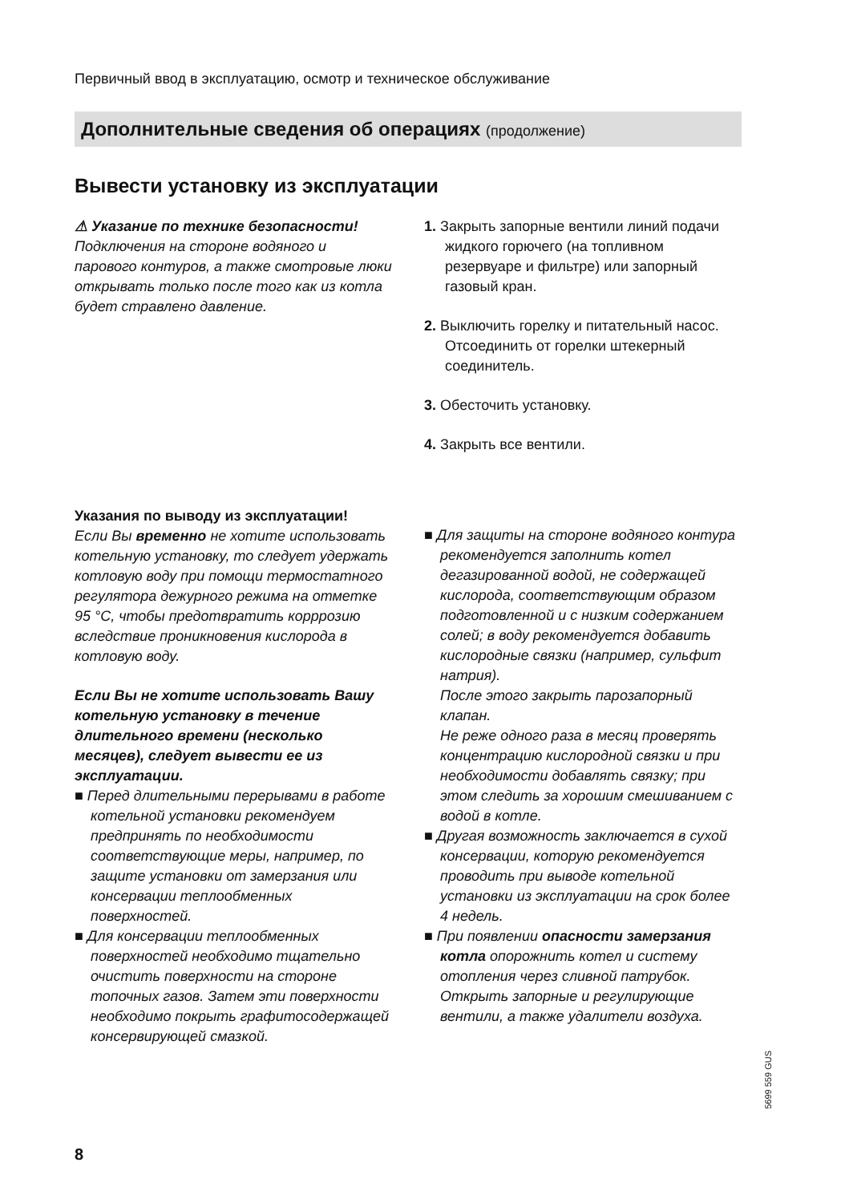Первичный ввод в эксплуатацию, осмотр и техническое обслуживание
Дополнительные сведения об операциях (продолжение)
Вывести установку из эксплуатации
⚠ Указание по технике безопасности!
Подключения на стороне водяного и парового контуров, а также смотровые люки открывать только после того как из котла будет стравлено давление.
1. Закрыть запорные вентили линий подачи жидкого горючего (на топливном резервуаре и фильтре) или запорный газовый кран.
2. Выключить горелку и питательный насос. Отсоединить от горелки штекерный соединитель.
3. Обесточить установку.
4. Закрыть все вентили.
Указания по выводу из эксплуатации!
Если Вы временно не хотите использовать котельную установку, то следует удержать котловую воду при помощи термостатного регулятора дежурного режима на отметке 95 °C, чтобы предотвратить корррозию вследствие проникновения кислорода в котловую воду.
Если Вы не хотите использовать Вашу котельную установку в течение длительного времени (несколько месяцев), следует вывести ее из эксплуатации.
■ Перед длительными перерывами в работе котельной установки рекомендуем предпринять по необходимости соответствующие меры, например, по защите установки от замерзания или консервации теплообменных поверхностей.
■ Для консервации теплообменных поверхностей необходимо тщательно очистить поверхности на стороне топочных газов. Затем эти поверхности необходимо покрыть графитосодержащей консервирующей смазкой.
■ Для защиты на стороне водяного контура рекомендуется заполнить котел дегазированной водой, не содержащей кислорода, соответствующим образом подготовленной и с низким содержанием солей; в воду рекомендуется добавить кислородные связки (например, сульфит натрия).
После этого закрыть парозапорный клапан.
Не реже одного раза в месяц проверять концентрацию кислородной связки и при необходимости добавлять связку; при этом следить за хорошим смешиванием с водой в котле.
■ Другая возможность заключается в сухой консервации, которую рекомендуется проводить при выводе котельной установки из эксплуатации на срок более 4 недель.
■ При появлении опасности замерзания котла опорожнить котел и систему отопления через сливной патрубок. Открыть запорные и регулирующие вентили, а также удалители воздуха.
5699 559 GUS
8